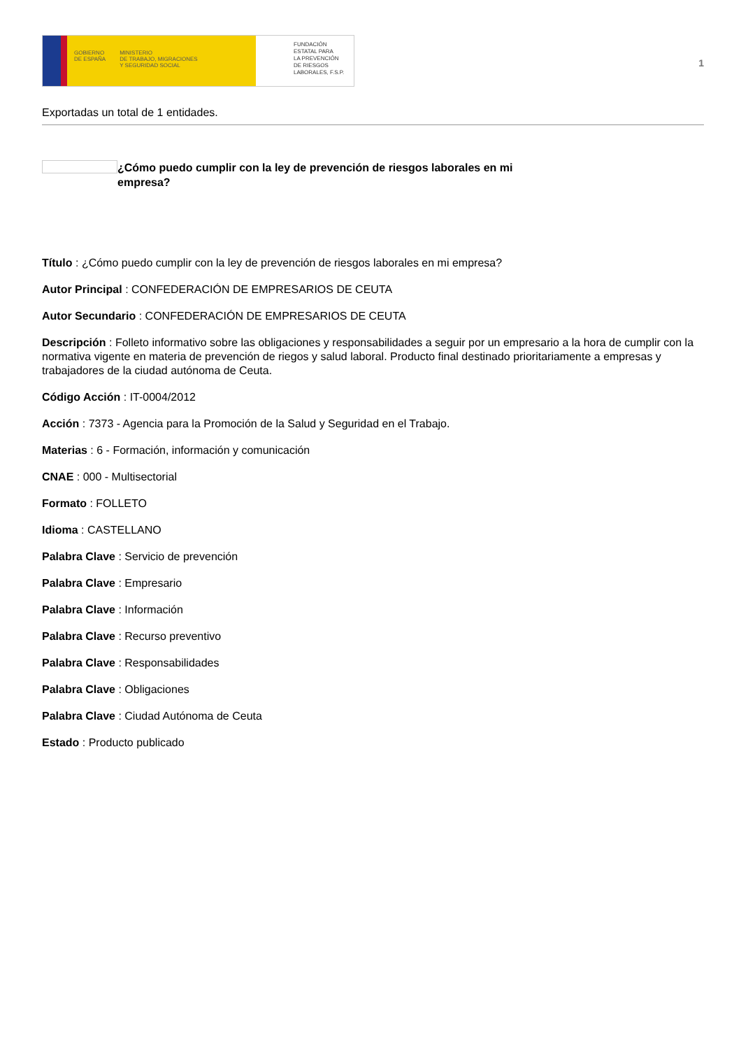GOBIERNO
DE ESPAÑA
MINISTERIO
DE TRABAJO, MIGRACIONES
Y SEGURIDAD SOCIAL
FUNDACIÓN
ESTATAL PARA
LA PREVENCIÓN
DE RIESGOS
LABORALES, F.S.P.
1
Exportadas un total de 1 entidades.
¿Cómo puedo cumplir con la ley de prevención de riesgos laborales en mi empresa?
Título : ¿Cómo puedo cumplir con la ley de prevención de riesgos laborales en mi empresa?
Autor Principal : CONFEDERACIÓN DE EMPRESARIOS DE CEUTA
Autor Secundario : CONFEDERACIÓN DE EMPRESARIOS DE CEUTA
Descripción : Folleto informativo sobre las obligaciones y responsabilidades a seguir por un empresario a la hora de cumplir con la normativa vigente en materia de prevención de riegos y salud laboral. Producto final destinado prioritariamente a empresas y trabajadores de la ciudad autónoma de Ceuta.
Código Acción : IT-0004/2012
Acción : 7373 - Agencia para la Promoción de la Salud y Seguridad en el Trabajo.
Materias : 6 - Formación, información y comunicación
CNAE : 000 - Multisectorial
Formato : FOLLETO
Idioma : CASTELLANO
Palabra Clave : Servicio de prevención
Palabra Clave : Empresario
Palabra Clave : Información
Palabra Clave : Recurso preventivo
Palabra Clave : Responsabilidades
Palabra Clave : Obligaciones
Palabra Clave : Ciudad Autónoma de Ceuta
Estado : Producto publicado